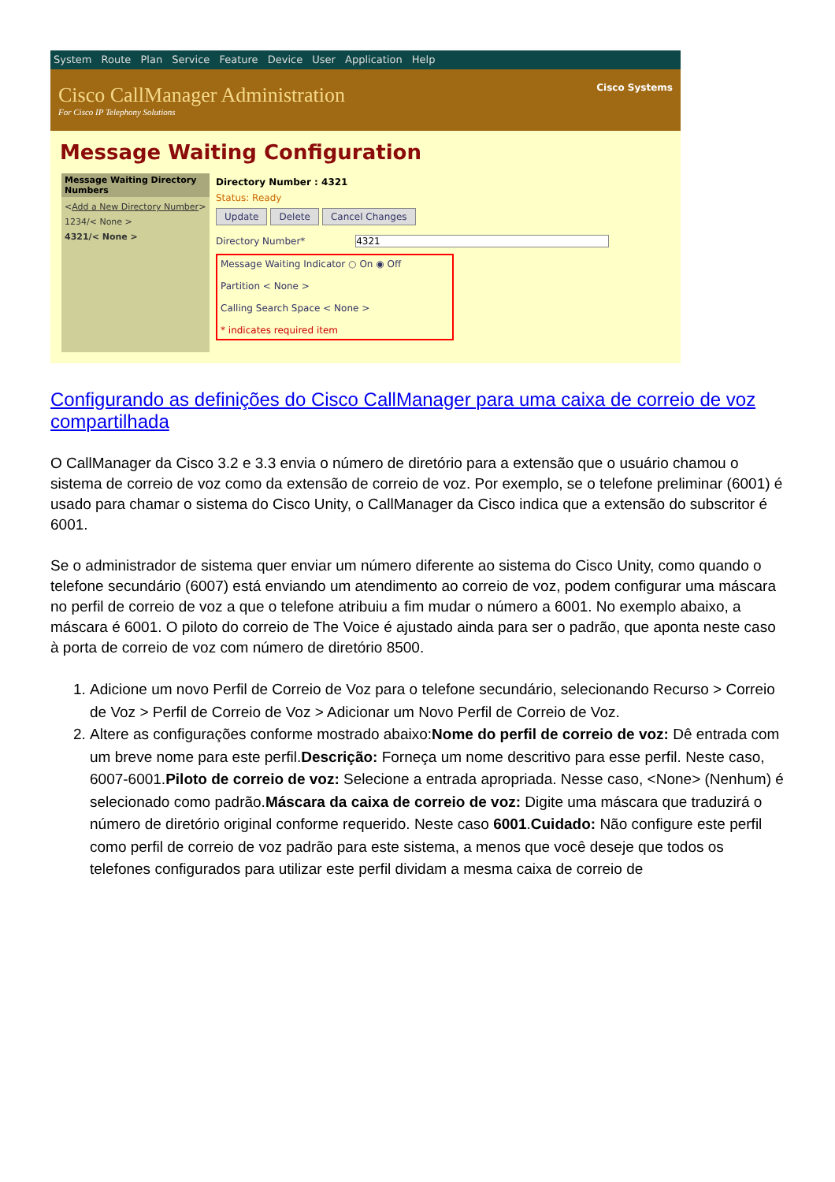System Route Plan Service Feature Device User Application Help
Cisco CallManager Administration
For Cisco IP Telephony Solutions
Cisco Systems
Message Waiting Configuration
Message Waiting Directory Numbers
<Add a New Directory Number>
1234/< None >
4321/< None >
Directory Number : 4321
Status: Ready
Update Delete Cancel Changes
Directory Number* 4321
Message Waiting Indicator ○ On ◉ Off
Partition < None >
Calling Search Space < None >
* indicates required item
Configurando as definições do Cisco CallManager para uma caixa de correio de voz compartilhada
O CallManager da Cisco 3.2 e 3.3 envia o número de diretório para a extensão que o usuário chamou o sistema de correio de voz como da extensão de correio de voz. Por exemplo, se o telefone preliminar (6001) é usado para chamar o sistema do Cisco Unity, o CallManager da Cisco indica que a extensão do subscritor é 6001.
Se o administrador de sistema quer enviar um número diferente ao sistema do Cisco Unity, como quando o telefone secundário (6007) está enviando um atendimento ao correio de voz, podem configurar uma máscara no perfil de correio de voz a que o telefone atribuiu a fim mudar o número a 6001. No exemplo abaixo, a máscara é 6001. O piloto do correio de The Voice é ajustado ainda para ser o padrão, que aponta neste caso à porta de correio de voz com número de diretório 8500.
1. Adicione um novo Perfil de Correio de Voz para o telefone secundário, selecionando Recurso > Correio de Voz > Perfil de Correio de Voz > Adicionar um Novo Perfil de Correio de Voz.
2. Altere as configurações conforme mostrado abaixo:Nome do perfil de correio de voz: Dê entrada com um breve nome para este perfil.Descrição: Forneça um nome descritivo para esse perfil. Neste caso, 6007-6001.Piloto de correio de voz: Selecione a entrada apropriada. Nesse caso, <None> (Nenhum) é selecionado como padrão.Máscara da caixa de correio de voz: Digite uma máscara que traduzirá o número de diretório original conforme requerido. Neste caso 6001.Cuidado: Não configure este perfil como perfil de correio de voz padrão para este sistema, a menos que você deseje que todos os telefones configurados para utilizar este perfil dividam a mesma caixa de correio de